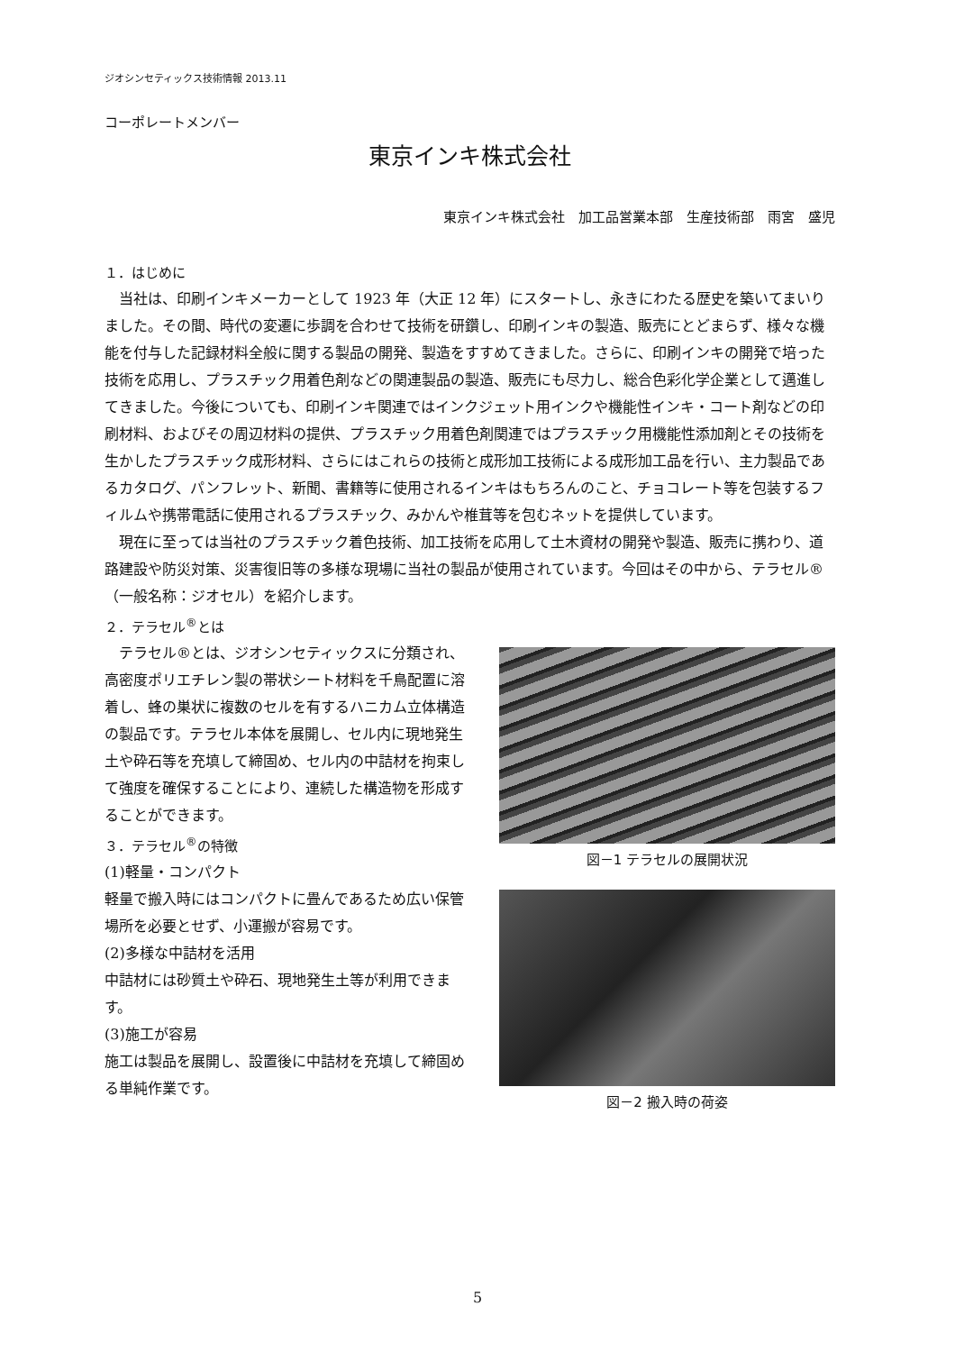ジオシンセティックス技術情報 2013.11
コーポレートメンバー
東京インキ株式会社
東京インキ株式会社　加工品営業本部　生産技術部　雨宮　盛児
１．はじめに
当社は、印刷インキメーカーとして 1923 年（大正 12 年）にスタートし、永きにわたる歴史を築いてまいりました。その間、時代の変遷に歩調を合わせて技術を研鑽し、印刷インキの製造、販売にとどまらず、様々な機能を付与した記録材料全般に関する製品の開発、製造をすすめてきました。さらに、印刷インキの開発で培った技術を応用し、プラスチック用着色剤などの関連製品の製造、販売にも尽力し、総合色彩化学企業として邁進してきました。今後についても、印刷インキ関連ではインクジェット用インクや機能性インキ・コート剤などの印刷材料、およびその周辺材料の提供、プラスチック用着色剤関連ではプラスチック用機能性添加剤とその技術を生かしたプラスチック成形材料、さらにはこれらの技術と成形加工技術による成形加工品を行い、主力製品であるカタログ、パンフレット、新聞、書籍等に使用されるインキはもちろんのこと、チョコレート等を包装するフィルムや携帯電話に使用されるプラスチック、みかんや椎茸等を包むネットを提供しています。
現在に至っては当社のプラスチック着色技術、加工技術を応用して土木資材の開発や製造、販売に携わり、道路建設や防災対策、災害復旧等の多様な現場に当社の製品が使用されています。今回はその中から、テラセル®（一般名称：ジオセル）を紹介します。
２．テラセル<sup>®</sup>とは
テラセル®とは、ジオシンセティックスに分類され、高密度ポリエチレン製の帯状シート材料を千鳥配置に溶着し、蜂の巣状に複数のセルを有するハニカム立体構造の製品です。テラセル本体を展開し、セル内に現地発生土や砕石等を充填して締固め、セル内の中詰材を拘束して強度を確保することにより、連続した構造物を形成することができます。
３．テラセル<sup>®</sup>の特徴
(1)軽量・コンパクト
軽量で搬入時にはコンパクトに畳んであるため広い保管場所を必要とせず、小運搬が容易です。
(2)多様な中詰材を活用
中詰材には砂質土や砕石、現地発生土等が利用できます。
(3)施工が容易
施工は製品を展開し、設置後に中詰材を充填して締固める単純作業です。
図－1 テラセルの展開状況
図－2 搬入時の荷姿
5